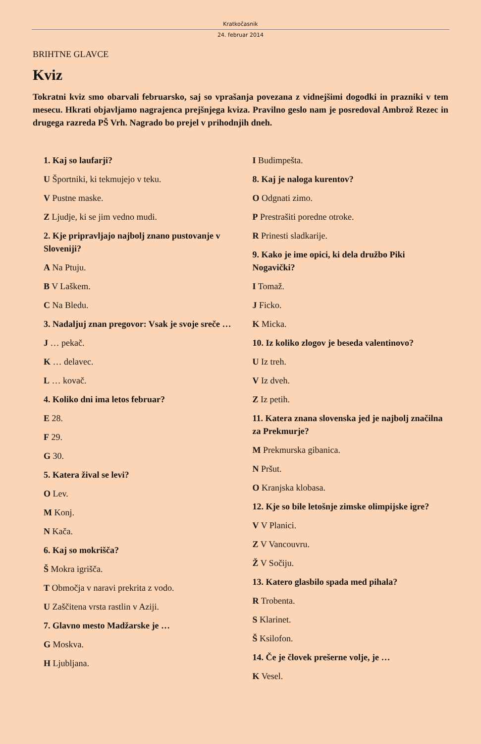Kratkočasnik
24. februar 2014
BRIHTNE GLAVCE
Kviz
Tokratni kviz smo obarvali februarsko, saj so vprašanja povezana z vidnejšimi dogodki in prazniki v tem mesecu. Hkrati objavljamo nagrajenca prejšnjega kviza. Pravilno geslo nam je posredoval Ambrož Rezec in drugega razreda PŠ Vrh. Nagrado bo prejel v prihodnjih dneh.
1. Kaj so laufarji?
U Športniki, ki tekmujejo v teku.
V Pustne maske.
Z Ljudje, ki se jim vedno mudi.
2. Kje pripravljajo najbolj znano pustovanje v Sloveniji?
A Na Ptuju.
B V Laškem.
C Na Bledu.
3. Nadaljuj znan pregovor: Vsak je svoje sreče …
J … pekač.
K … delavec.
L … kovač.
4. Koliko dni ima letos februar?
E 28.
F 29.
G 30.
5. Katera žival se levi?
O Lev.
M Konj.
N Kača.
6. Kaj so mokrišča?
Š Mokra igrišča.
T Območja v naravi prekrita z vodo.
U Zaščitena vrsta rastlin v Aziji.
7. Glavno mesto Madžarske je …
G Moskva.
H Ljubljana.
I Budimpešta.
8. Kaj je naloga kurentov?
O Odgnati zimo.
P Prestrašiti poredne otroke.
R Prinesti sladkarije.
9. Kako je ime opici, ki dela družbo Piki Nogavički?
I Tomaž.
J Ficko.
K Micka.
10. Iz koliko zlogov je beseda valentinovo?
U Iz treh.
V Iz dveh.
Z Iz petih.
11. Katera znana slovenska jed je najbolj značilna za Prekmurje?
M Prekmurska gibanica.
N Pršut.
O Kranjska klobasa.
12. Kje so bile letošnje zimske olimpijske igre?
V V Planici.
Z V Vancouvru.
Ž V Sočiju.
13. Katero glasbilo spada med pihala?
R Trobenta.
S Klarinet.
Š Ksilofon.
14. Če je človek prešerne volje, je …
K Vesel.